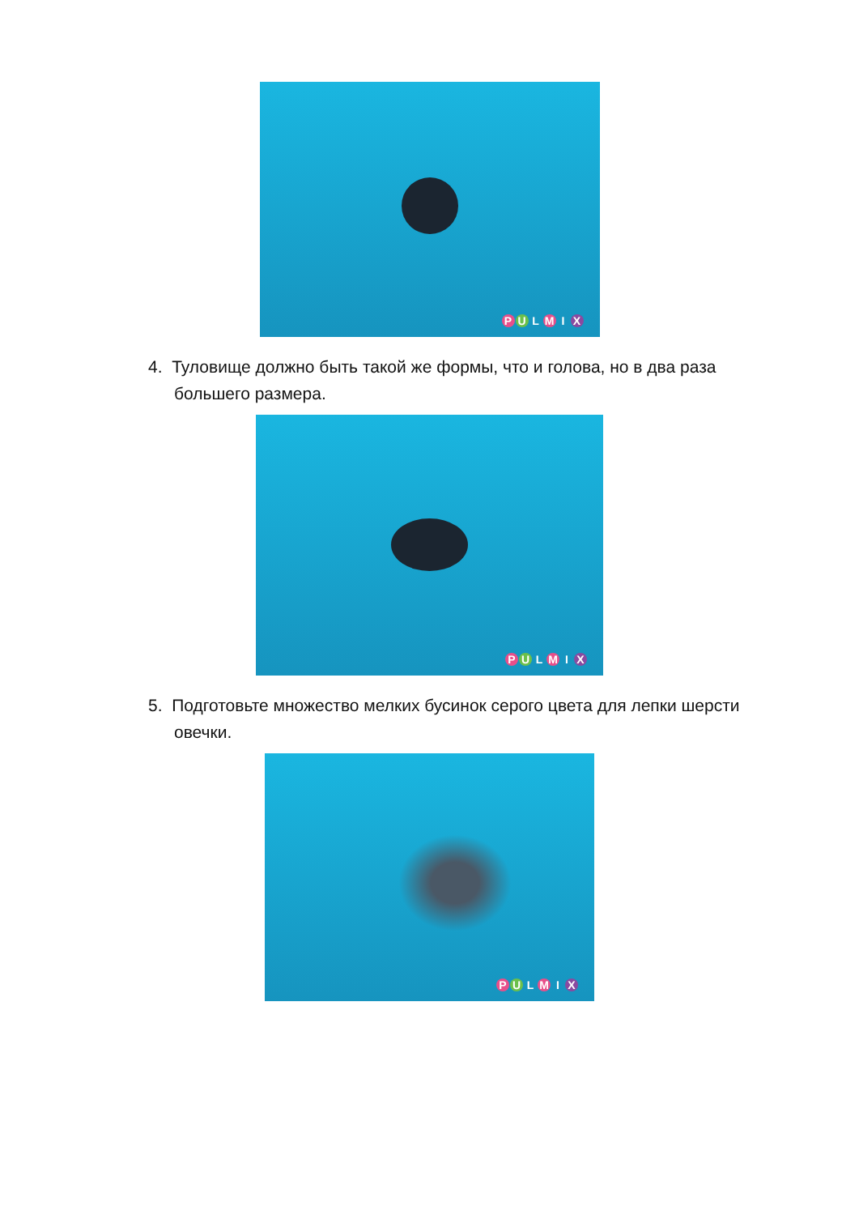PULMIX
4. Туловище должно быть такой же формы, что и голова, но в два раза большего размера.
PULMIX
5. Подготовьте множество мелких бусинок серого цвета для лепки шерсти овечки.
PULMIX